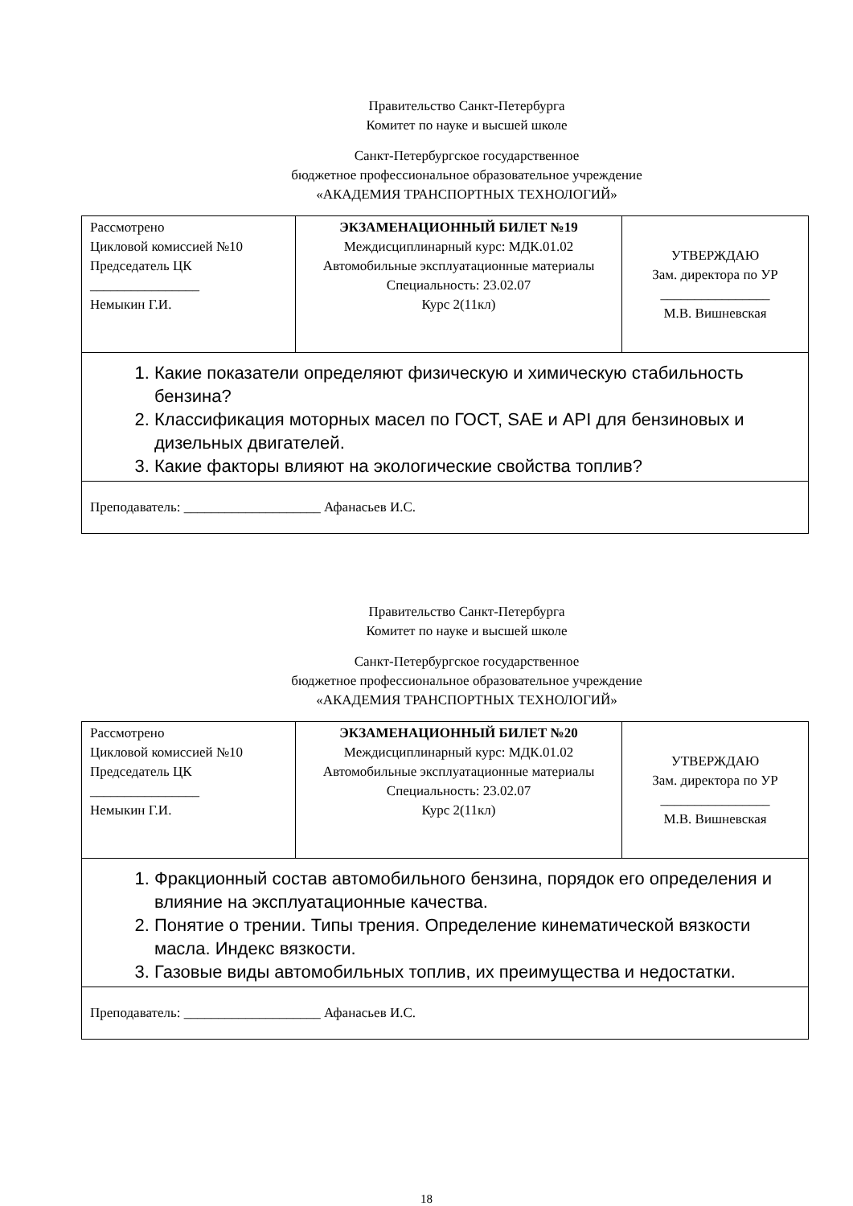Правительство Санкт-Петербурга
Комитет по науке и высшей школе
Санкт-Петербургское государственное
бюджетное профессиональное образовательное учреждение
«АКАДЕМИЯ ТРАНСПОРТНЫХ ТЕХНОЛОГИЙ»
| Рассмотрено Цикловой комиссией №10 Председатель ЦК ________________ Немыкин Г.И. | ЭКЗАМЕНАЦИОННЫЙ БИЛЕТ №19 Междисциплинарный курс: МДК.01.02 Автомобильные эксплуатационные материалы Специальность: 23.02.07 Курс 2(11кл) | УТВЕРЖДАЮ Зам. директора по УР ________________ М.В. Вишневская |
| 1. Какие показатели определяют физическую и химическую стабильность бензина? 2. Классификация моторных масел по ГОСТ, SAE и API для бензиновых и дизельных двигателей. 3. Какие факторы влияют на экологические свойства топлив? | | |
| Преподаватель: ____________________ Афанасьев И.С. | | |
Правительство Санкт-Петербурга
Комитет по науке и высшей школе
Санкт-Петербургское государственное
бюджетное профессиональное образовательное учреждение
«АКАДЕМИЯ ТРАНСПОРТНЫХ ТЕХНОЛОГИЙ»
| Рассмотрено Цикловой комиссией №10 Председатель ЦК ________________ Немыкин Г.И. | ЭКЗАМЕНАЦИОННЫЙ БИЛЕТ №20 Междисциплинарный курс: МДК.01.02 Автомобильные эксплуатационные материалы Специальность: 23.02.07 Курс 2(11кл) | УТВЕРЖДАЮ Зам. директора по УР ________________ М.В. Вишневская |
| 1. Фракционный состав автомобильного бензина, порядок его определения и влияние на эксплуатационные качества. 2. Понятие о трении. Типы трения. Определение кинематической вязкости масла. Индекс вязкости. 3. Газовые виды автомобильных топлив, их преимущества и недостатки. | | |
| Преподаватель: ____________________ Афанасьев И.С. | | |
18